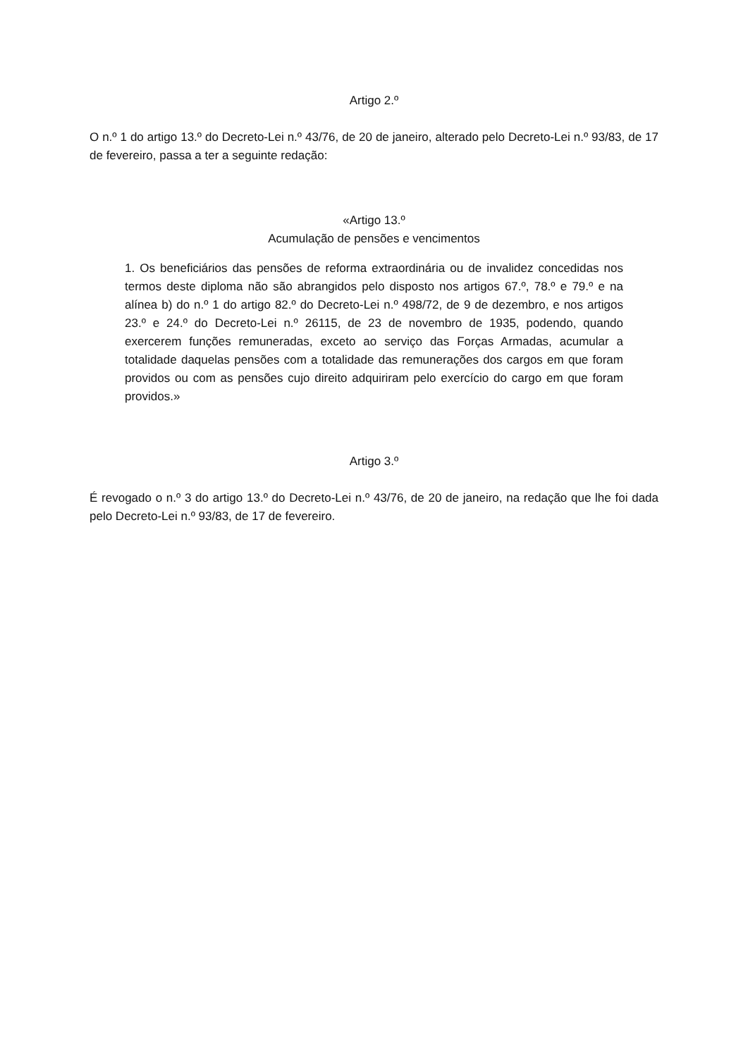Artigo 2.º
O n.º 1 do artigo 13.º do Decreto-Lei n.º 43/76, de 20 de janeiro, alterado pelo Decreto-Lei n.º 93/83, de 17 de fevereiro, passa a ter a seguinte redação:
«Artigo 13.º
Acumulação de pensões e vencimentos
1. Os beneficiários das pensões de reforma extraordinária ou de invalidez concedidas nos termos deste diploma não são abrangidos pelo disposto nos artigos 67.º, 78.º e 79.º e na alínea b) do n.º 1 do artigo 82.º do Decreto-Lei n.º 498/72, de 9 de dezembro, e nos artigos 23.º e 24.º do Decreto-Lei n.º 26115, de 23 de novembro de 1935, podendo, quando exercerem funções remuneradas, exceto ao serviço das Forças Armadas, acumular a totalidade daquelas pensões com a totalidade das remunerações dos cargos em que foram providos ou com as pensões cujo direito adquiriram pelo exercício do cargo em que foram providos.»
Artigo 3.º
É revogado o n.º 3 do artigo 13.º do Decreto-Lei n.º 43/76, de 20 de janeiro, na redação que lhe foi dada pelo Decreto-Lei n.º 93/83, de 17 de fevereiro.